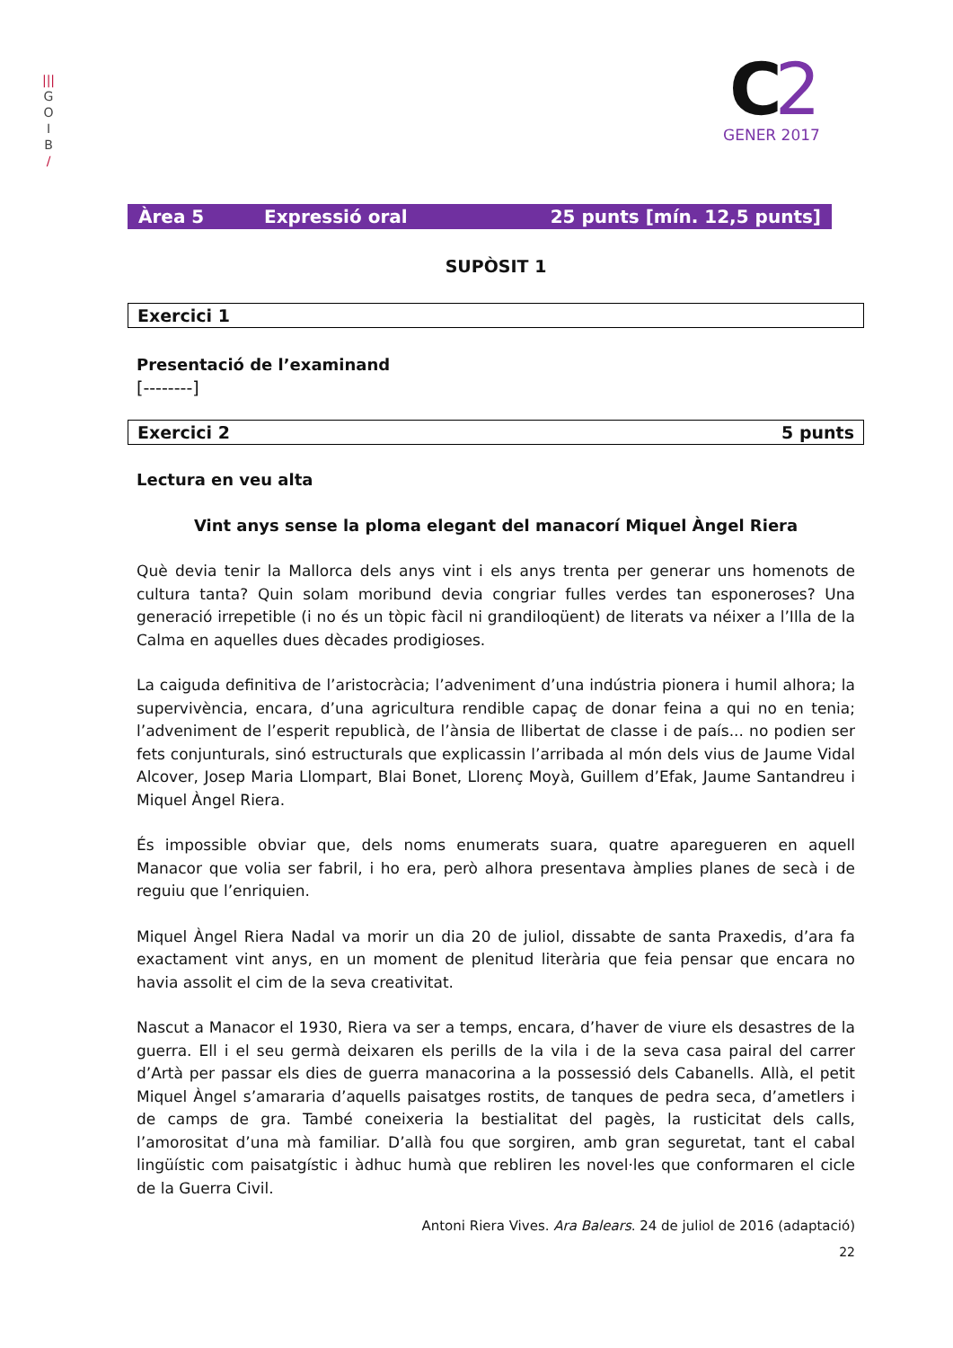|||
G
O
I
B
/
C2
GENER 2017
Àrea 5 Expressió oral 25 punts [mín. 12,5 punts]
SUPÒSIT 1
Exercici 1
Presentació de l’examinand
[--------]
Exercici 2 5 punts
Lectura en veu alta
Vint anys sense la ploma elegant del manacorí Miquel Àngel Riera
Què devia tenir la Mallorca dels anys vint i els anys trenta per generar uns homenots de cultura tanta? Quin solam moribund devia congriar fulles verdes tan esponeroses? Una generació irrepetible (i no és un tòpic fàcil ni grandiloqüent) de literats va néixer a l’Illa de la Calma en aquelles dues dècades prodigioses.
La caiguda definitiva de l’aristocràcia; l’adveniment d’una indústria pionera i humil alhora; la supervivència, encara, d’una agricultura rendible capaç de donar feina a qui no en tenia; l’adveniment de l’esperit republicà, de l’ànsia de llibertat de classe i de país... no podien ser fets conjunturals, sinó estructurals que explicassin l’arribada al món dels vius de Jaume Vidal Alcover, Josep Maria Llompart, Blai Bonet, Llorenç Moyà, Guillem d’Efak, Jaume Santandreu i Miquel Àngel Riera.
És impossible obviar que, dels noms enumerats suara, quatre aparegueren en aquell Manacor que volia ser fabril, i ho era, però alhora presentava àmplies planes de secà i de reguiu que l’enriquien.
Miquel Àngel Riera Nadal va morir un dia 20 de juliol, dissabte de santa Praxedis, d’ara fa exactament vint anys, en un moment de plenitud literària que feia pensar que encara no havia assolit el cim de la seva creativitat.
Nascut a Manacor el 1930, Riera va ser a temps, encara, d’haver de viure els desastres de la guerra. Ell i el seu germà deixaren els perills de la vila i de la seva casa pairal del carrer d’Artà per passar els dies de guerra manacorina a la possessió dels Cabanells. Allà, el petit Miquel Àngel s’amararia d’aquells paisatges rostits, de tanques de pedra seca, d’ametlers i de camps de gra. També coneixeria la bestialitat del pagès, la rusticitat dels calls, l’amorositat d’una mà familiar. D’allà fou que sorgiren, amb gran seguretat, tant el cabal lingüístic com paisatgístic i àdhuc humà que rebliren les novel·les que conformaren el cicle de la Guerra Civil.
Antoni Riera Vives. Ara Balears. 24 de juliol de 2016 (adaptació)
22